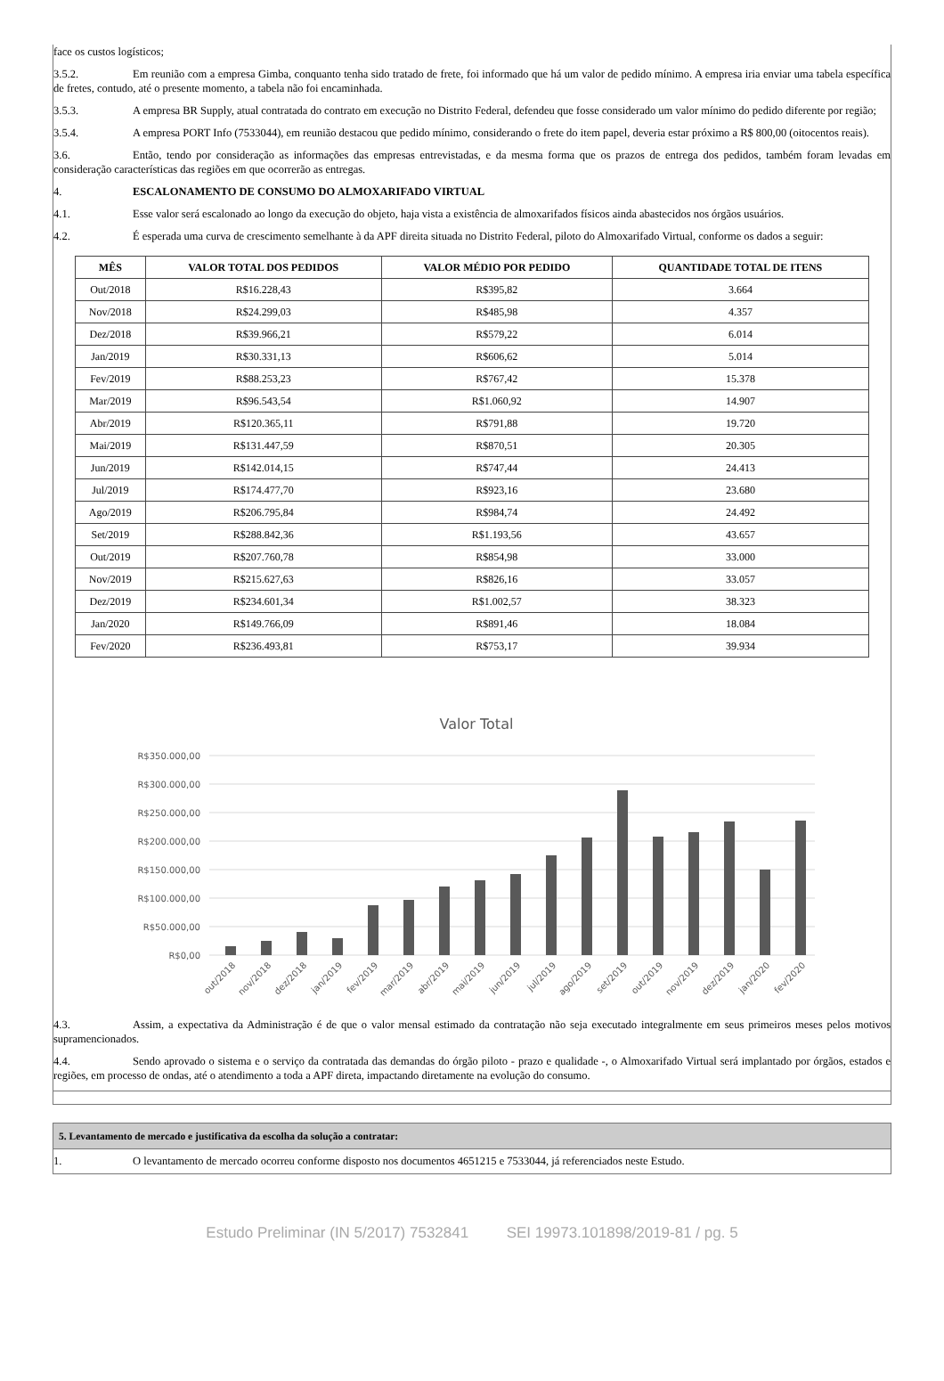face os custos logísticos;
3.5.2. Em reunião com a empresa Gimba, conquanto tenha sido tratado de frete, foi informado que há um valor de pedido mínimo. A empresa iria enviar uma tabela específica de fretes, contudo, até o presente momento, a tabela não foi encaminhada.
3.5.3. A empresa BR Supply, atual contratada do contrato em execução no Distrito Federal, defendeu que fosse considerado um valor mínimo do pedido diferente por região;
3.5.4. A empresa PORT Info (7533044), em reunião destacou que pedido mínimo, considerando o frete do item papel, deveria estar próximo a R$ 800,00 (oitocentos reais).
3.6. Então, tendo por consideração as informações das empresas entrevistadas, e da mesma forma que os prazos de entrega dos pedidos, também foram levadas em consideração características das regiões em que ocorrerão as entregas.
4. ESCALONAMENTO DE CONSUMO DO ALMOXARIFADO VIRTUAL
4.1. Esse valor será escalonado ao longo da execução do objeto, haja vista a existência de almoxarifados físicos ainda abastecidos nos órgãos usuários.
4.2. É esperada uma curva de crescimento semelhante à da APF direita situada no Distrito Federal, piloto do Almoxarifado Virtual, conforme os dados a seguir:
| MÊS | VALOR TOTAL DOS PEDIDOS | VALOR MÉDIO POR PEDIDO | QUANTIDADE TOTAL DE ITENS |
| --- | --- | --- | --- |
| Out/2018 | R$16.228,43 | R$395,82 | 3.664 |
| Nov/2018 | R$24.299,03 | R$485,98 | 4.357 |
| Dez/2018 | R$39.966,21 | R$579,22 | 6.014 |
| Jan/2019 | R$30.331,13 | R$606,62 | 5.014 |
| Fev/2019 | R$88.253,23 | R$767,42 | 15.378 |
| Mar/2019 | R$96.543,54 | R$1.060,92 | 14.907 |
| Abr/2019 | R$120.365,11 | R$791,88 | 19.720 |
| Mai/2019 | R$131.447,59 | R$870,51 | 20.305 |
| Jun/2019 | R$142.014,15 | R$747,44 | 24.413 |
| Jul/2019 | R$174.477,70 | R$923,16 | 23.680 |
| Ago/2019 | R$206.795,84 | R$984,74 | 24.492 |
| Set/2019 | R$288.842,36 | R$1.193,56 | 43.657 |
| Out/2019 | R$207.760,78 | R$854,98 | 33.000 |
| Nov/2019 | R$215.627,63 | R$826,16 | 33.057 |
| Dez/2019 | R$234.601,34 | R$1.002,57 | 38.323 |
| Jan/2020 | R$149.766,09 | R$891,46 | 18.084 |
| Fev/2020 | R$236.493,81 | R$753,17 | 39.934 |
Valor Total
R$350.000,00
R$300.000,00
R$250.000,00
R$200.000,00
R$150.000,00
R$100.000,00
R$50.000,00
R$0,00
out/2018
nov/2018
dez/2018
jan/2019
fev/2019
mar/2019
abr/2019
mai/2019
jun/2019
jul/2019
ago/2019
set/2019
out/2019
nov/2019
dez/2019
jan/2020
fev/2020
4.3. Assim, a expectativa da Administração é de que o valor mensal estimado da contratação não seja executado integralmente em seus primeiros meses pelos motivos supramencionados.
4.4. Sendo aprovado o sistema e o serviço da contratada das demandas do órgão piloto - prazo e qualidade -, o Almoxarifado Virtual será implantado por órgãos, estados e regiões, em processo de ondas, até o atendimento a toda a APF direta, impactando diretamente na evolução do consumo.
5. Levantamento de mercado e justificativa da escolha da solução a contratar:
1. O levantamento de mercado ocorreu conforme disposto nos documentos 4651215 e 7533044, já referenciados neste Estudo.
Estudo Preliminar (IN 5/2017) 7532841 SEI 19973.101898/2019-81 / pg. 5